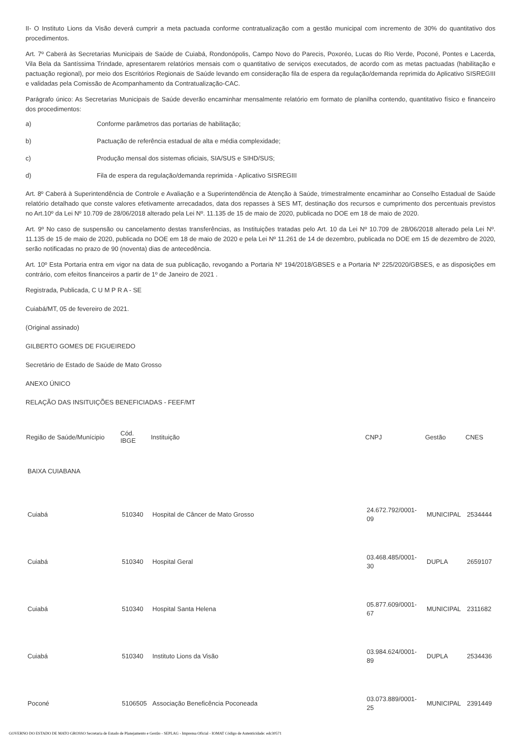II- O Instituto Lions da Visão deverá cumprir a meta pactuada conforme contratualização com a gestão municipal com incremento de 30% do quantitativo dos procedimentos.
Art. 7º Caberá às Secretarias Municipais de Saúde de Cuiabá, Rondonópolis, Campo Novo do Parecis, Poxoréo, Lucas do Rio Verde, Poconé, Pontes e Lacerda, Vila Bela da Santíssima Trindade, apresentarem relatórios mensais com o quantitativo de serviços executados, de acordo com as metas pactuadas (habilitação e pactuação regional), por meio dos Escritórios Regionais de Saúde levando em consideração fila de espera da regulação/demanda reprimida do Aplicativo SISREGIII e validadas pela Comissão de Acompanhamento da Contratualização-CAC.
Parágrafo único: As Secretarias Municipais de Saúde deverão encaminhar mensalmente relatório em formato de planilha contendo, quantitativo físico e financeiro dos procedimentos:
a) Conforme parâmetros das portarias de habilitação;
b) Pactuação de referência estadual de alta e média complexidade;
c) Produção mensal dos sistemas oficiais, SIA/SUS e SIHD/SUS;
d) Fila de espera da regulação/demanda reprimida - Aplicativo SISREGIII
Art. 8º Caberá à Superintendência de Controle e Avaliação e a Superintendência de Atenção à Saúde, trimestralmente encaminhar ao Conselho Estadual de Saúde relatório detalhado que conste valores efetivamente arrecadados, data dos repasses à SES MT, destinação dos recursos e cumprimento dos percentuais previstos no Art.10º da Lei Nº 10.709 de 28/06/2018 alterado pela Lei Nº. 11.135 de 15 de maio de 2020, publicada no DOE em 18 de maio de 2020.
Art. 9º No caso de suspensão ou cancelamento destas transferências, as Instituições tratadas pelo Art. 10 da Lei Nº 10.709 de 28/06/2018 alterado pela Lei Nº. 11.135 de 15 de maio de 2020, publicada no DOE em 18 de maio de 2020 e pela Lei Nº 11.261 de 14 de dezembro, publicada no DOE em 15 de dezembro de 2020, serão notificadas no prazo de 90 (noventa) dias de antecedência.
Art. 10º Esta Portaria entra em vigor na data de sua publicação, revogando a Portaria Nº 194/2018/GBSES e a Portaria Nº 225/2020/GBSES, e as disposições em contrário, com efeitos financeiros a partir de 1º de Janeiro de 2021 .
Registrada, Publicada, C U M P R A - SE
Cuiabá/MT, 05 de fevereiro de 2021.
(Original assinado)
GILBERTO GOMES DE FIGUEIREDO
Secretário de Estado de Saúde de Mato Grosso
ANEXO ÚNICO
RELAÇÃO DAS INSITUIÇÕES BENEFICIADAS - FEEF/MT
| Região de Saúde/Munícipio | Cód. IBGE | Instituição | CNPJ | Gestão | CNES |
| --- | --- | --- | --- | --- | --- |
| BAIXA CUIABANA | | | | | |
| Cuiabá | 510340 | Hospital de Câncer de Mato Grosso | 24.672.792/0001-09 | MUNICIPAL | 2534444 |
| Cuiabá | 510340 | Hospital Geral | 03.468.485/0001-30 | DUPLA | 2659107 |
| Cuiabá | 510340 | Hospital Santa Helena | 05.877.609/0001-67 | MUNICIPAL | 2311682 |
| Cuiabá | 510340 | Instituto Lions da Visão | 03.984.624/0001-89 | DUPLA | 2534436 |
| Poconé | 5106505 | Associação Beneficência Poconeada | 03.073.889/0001-25 | MUNICIPAL | 2391449 |
GOVERNO DO ESTADO DE MATO GROSSO Secretaria de Estado de Planejamento e Gestão - SEPLAG - Imprensa Oficial - IOMAT Código de Autenticidade: edc30571